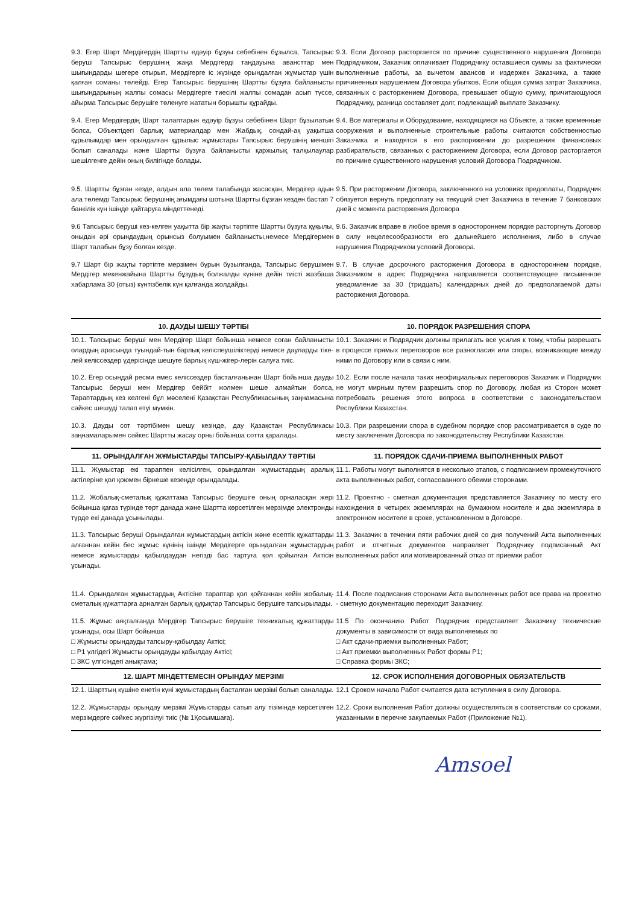| 9.3. Егер Шарт Мердігердің Шартты едәуір бұзуы себебінен бұзылса, Тапсырыс беруші Тапсырыс берушінің жаңа Мердігерді таңдауына авансттар мен шығындарды шегере отырып, Мердігерге іс жүзінде орындалған жұмыстар үшін қалған соманы төлейді. Егер Тапсырыс берушінің Шартты бұзуға байланысты шығындарының жалпы сомасы Мердігерге тиесілі жалпы сомадан асып түссе, айырма Тапсырыс берушіге төленуге жататын борышты құрайды. | 9.3. Если Договор расторгается по причине существенного нарушения Договора Подрядчиком, Заказчик оплачивает Подрядчику оставшиеся суммы за фактически выполненные работы, за вычетом авансов и издержек Заказчика, а также причиненных нарушением Договора убытков. Если общая сумма затрат Заказчика, связанных с расторжением Договора, превышает общую сумму, причитающуюся Подрядчику, разница составляет долг, подлежащий выплате Заказчику. |
| 9.4. Егер Мердігердің Шарт талаптарын едәуір бұзуы себебінен Шарт бұзылатын болса, Объектідегі барлық материалдар мен Жабдық, сондай-ақ уақытша құрылымдар мен орындалған құрылыс жұмыстары Тапсырыс берушінің меншігі болып саналады және Шартты бұзуға байланысты қаржылық талқылаулар шешілгенге дейін оның билігінде болады. | 9.4. Все материалы и Оборудование, находящиеся на Объекте, а также временные сооружения и выполненные строительные работы считаются собственностью Заказчика и находятся в его распоряжении до разрешения финансовых разбирательств, связанных с расторжением Договора, если Договор расторгается по причине существенного нарушения условий Договора Подрядчиком. |
| 9.5. Шартты бұзған кезде, алдын ала төлем талабында жасасқан, Мердігер адын ала төлемді Тапсырыс берушінің ағымдағы шотына Шартты бұзған кезден бастап 7 банкілік күн ішінде қайтаруға міндеттенеді. | 9.5. При расторжении Договора, заключенного на условиях предоплаты, Подрядчик обязуется вернуть предоплату на текущий счет Заказчика в течение 7 банковских дней с момента расторжения Договора |
| 9.6 Тапсырыс беруші кез-келген уақытта бір жақты тәртіпте Шартты бұзуға құқылы, оныдан әрі орындаудың орынсыз болуымен байланысты,немесе Мердігермен Шарт талабын бұзу болған кезде. | 9.6. Заказчик вправе в любое время в одностороннем порядке расторгнуть Договор в силу нецелесообразности его дальнейшего исполнения, либо в случае нарушения Подрядчиком условий Договора. |
| 9.7 Шарт бір жақты тәртіпте мерзімен бұрын бұзылғанда, Тапсырыс берушімен Мердігер мекенжайына Шартты бұзудың болжалды күніне дейін тиісті жазбаша хабарлама 30 (отыз) күнтізбелік күн қалғанда жолдайды. | 9.7. В случае досрочного расторжения Договора в одностороннем порядке, Заказчиком в адрес Подрядчика направляется соответствующее письменное уведомление за 30 (тридцать) календарных дней до предполагаемой даты расторжения Договора. |
| 10. ДАУДЫ ШЕШУ ТӘРТІБІ | 10. ПОРЯДОК РАЗРЕШЕНИЯ СПОРА |
| 10.1. Тапсырыс беруші мен Мердігер Шарт бойынша немесе соған байланысты олардың арасында туындай-тын барлық келіспеушіліктерді немесе дауларды тіке-лей келіссөздер үдерісінде шешуге барлық күш-жігер-лерін салуға тиіс. | 10.1. Заказчик и Подрядчик должны прилагать все усилия к тому, чтобы разрешать в процессе прямых переговоров все разногласия или споры, возникающие между ними по Договору или в связи с ним. |
| 10.2. Егер осындай ресми емес келіссөздер басталғанынан Шарт бойынша дауды Тапсырыс беруші мен Мердігер бейбіт жолмен шеше алмайтын болса, Тараптардың кез келгені бұл мәселені Қазақстан Республикасының заңнамасына сәйкес шешуді талап етуі мүмкін. | 10.2. Если после начала таких неофициальных переговоров Заказчик и Подрядчик не могут мирным путем разрешить спор по Договору, любая из Сторон может потребовать решения этого вопроса в соответствии с законодательством Республики Казахстан. |
| 10.3. Дауды сот тәртібімен шешу кезінде, дау Қазақстан Республикасы заңнамаларымен сәйкес Шартты жасау орны бойынша сотта қаралады. | 10.3. При разрешении спора в судебном порядке спор рассматривается в суде по месту заключения Договора по законодательству Республики Казахстан. |
| 11. ОРЫНДАЛҒАН ЖҰМЫСТАРДЫ ТАПСЫРУ-ҚАБЫЛДАУ ТӘРТІБІ | 11. ПОРЯДОК СДАЧИ-ПРИЕМА ВЫПОЛНЕННЫХ РАБОТ |
| 11.1. Жұмыстар екі тараппен келісілген, орындалған жұмыстардың аралық актілеріне қол қоюмен бірнеше кезеңде орындалады. | 11.1. Работы могут выполнятся в несколько этапов, с подписанием промежуточного акта выполненных работ, согласованного обеими сторонами. |
| 11.2. Жобалық-сметалық құжаттама Тапсырыс берушіге оның орналасқан жері бойынша қағаз түрінде төрт данада және Шартта көрсетілген мерзімде электронды түрде екі данада ұсынылады. | 11.2. Проектно - сметная документация представляется Заказчику по месту его нахождения в четырех экземплярах на бумажном носителе и два экземпляра в электронном носителе в сроке, установленном в Договоре. |
| 11.3. Тапсырыс беруші Орындалған жұмыстардың актісін және есептік құжаттарды алғаннан кейін бес жұмыс күнінің ішінде Мердігерге орындалған жұмыстардың немесе жұмыстарды қабылдаудан негізді бас тартуға қол қойылған Актісін ұсынады. | 11.3. Заказчик в течении пяти рабочих дней со дня получений Акта выполненных работ и отчетных документов направляет Подрядчику подписанный Акт выполненных работ или мотивированный отказ от приемки работ |
| 11.4. Орындалған жұмыстардың Актісіне тараптар қол қойғаннан кейін жобалық-сметалық құжаттарға арналған барлық құқықтар Тапсырыс берушіге тапсырылады. | 11.4. После подписания сторонами Акта выполненных работ все права на проектно - сметную документацию переходит Заказчику. |
| 11.5. Жұмыс аяқталғанда Мердігер Тапсырыс берушіге техникалық құжаттарды ұсынады, осы Шарт бойынша □ Жұмысты орындауды тапсыру-қабылдау Актісі; □ Р1 үлгідегі Жұмысты орындауды қабылдау Актісі; □ ЗКС үлгісіндегі анықтама; | 11.5 По окончанию Работ Подрядчик представляет Заказчику технические документы в зависимости от вида выполняемых по □ Акт сдачи-приемки выполненных Работ; □ Акт приемки выполненных Работ формы Р1; □ Справка формы ЗКС; |
| 12. ШАРТ МІНДЕТТЕМЕСІН ОРЫНДАУ МЕРЗІМІ | 12. СРОК ИСПОЛНЕНИЯ ДОГОВОРНЫХ ОБЯЗАТЕЛЬСТВ |
| 12.1. Шарттың күшіне енетін күні жұмыстардың басталған мерзімі болып саналады. | 12.1 Сроком начала Работ считается дата вступления в силу Договора. |
| 12.2. Жұмыстарды орындау мерзімі Жұмыстарды сатып алу тізімінде көрсетілген мерзімдерге сәйкес жүргізілуі тиіс (№ 1Қосымшаға). | 12.2. Сроки выполнения Работ должны осуществляться в соответствии со сроками, указанными в перечне закупаемых Работ (Приложение №1). |
Amsoel